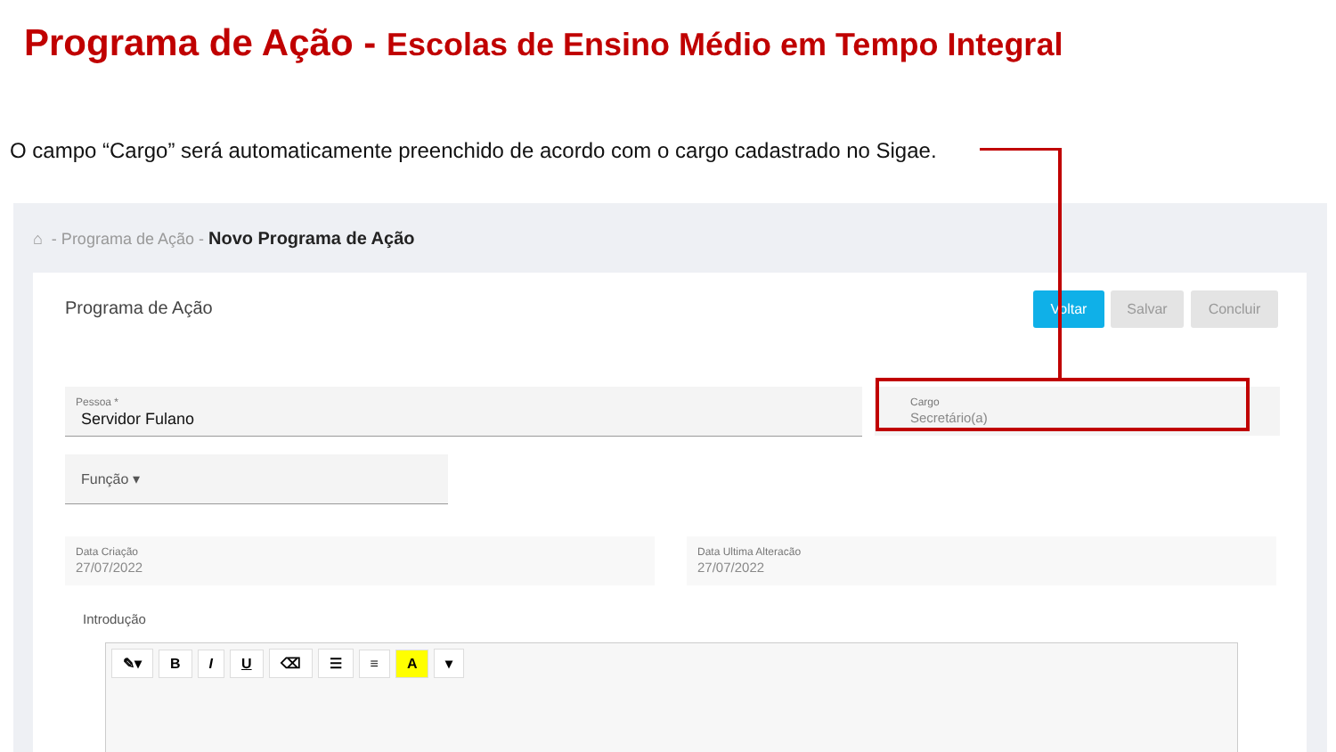Programa de Ação - Escolas de Ensino Médio em Tempo Integral
O campo “Cargo” será automaticamente preenchido de acordo com o cargo cadastrado no Sigae.
⌂ - Programa de Ação - Novo Programa de Ação
Programa de Ação Voltar Salvar Concluir
Pessoa *
Servidor Fulano
Cargo
Secretário(a)
Função ▾
Data Criação
27/07/2022
Data Ultima Alteracão
27/07/2022
Introdução
✎▾ BIU ⌫ ☰ ≡ A ▾